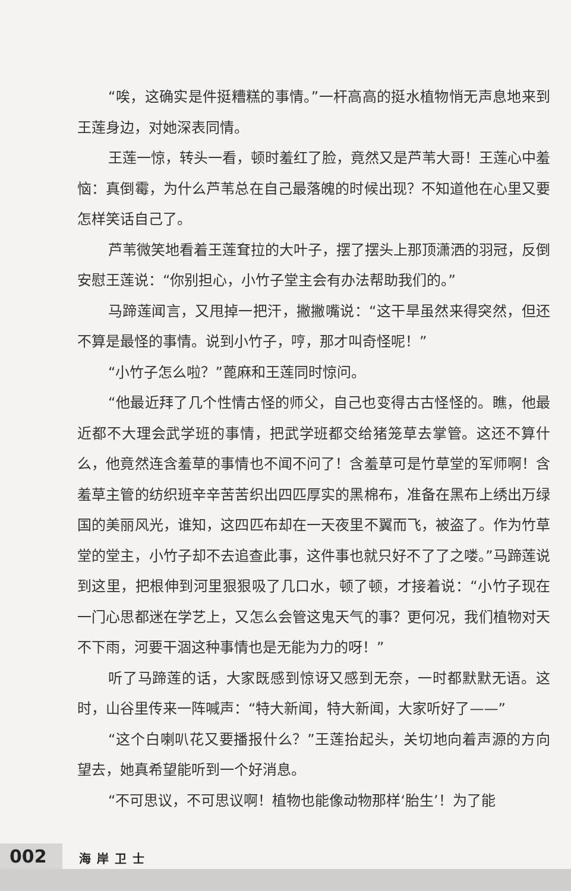“唉，这确实是件挺糟糕的事情。”一杆高高的挺水植物悄无声息地来到王莲身边，对她深表同情。
王莲一惊，转头一看，顿时羞红了脸，竟然又是芦苇大哥！王莲心中羞恼：真倒霉，为什么芦苇总在自己最落魄的时候出现？不知道他在心里又要怎样笑话自己了。
芦苇微笑地看着王莲耷拉的大叶子，摆了摆头上那顶潇洒的羽冠，反倒安慰王莲说：“你别担心，小竹子堂主会有办法帮助我们的。”
马蹄莲闻言，又甩掉一把汗，撇撇嘴说：“这干旱虽然来得突然，但还不算是最怪的事情。说到小竹子，哼，那才叫奇怪呢！”
“小竹子怎么啦？”蓖麻和王莲同时惊问。
“他最近拜了几个性情古怪的师父，自己也变得古古怪怪的。瞧，他最近都不大理会武学班的事情，把武学班都交给猪笼草去掌管。这还不算什么，他竟然连含羞草的事情也不闻不问了！含羞草可是竹草堂的军师啊！含羞草主管的纺织班辛辛苦苦织出四匹厚实的黑棉布，准备在黑布上绣出万绿国的美丽风光，谁知，这四匹布却在一天夜里不翼而飞，被盗了。作为竹草堂的堂主，小竹子却不去追查此事，这件事也就只好不了了之喽。”马蹄莲说到这里，把根伸到河里狠狠吸了几口水，顿了顿，才接着说：“小竹子现在一门心思都迷在学艺上，又怎么会管这鬼天气的事？更何况，我们植物对天不下雨，河要干涸这种事情也是无能为力的呀！”
听了马蹄莲的话，大家既感到惊讶又感到无奈，一时都默默无语。这时，山谷里传来一阵喊声：“特大新闻，特大新闻，大家听好了——”
“这个白喇叭花又要播报什么？”王莲抬起头，关切地向着声源的方向望去，她真希望能听到一个好消息。
“不可思议，不可思议啊！植物也能像动物那样‘胎生’！为了能
002 海岸卫士